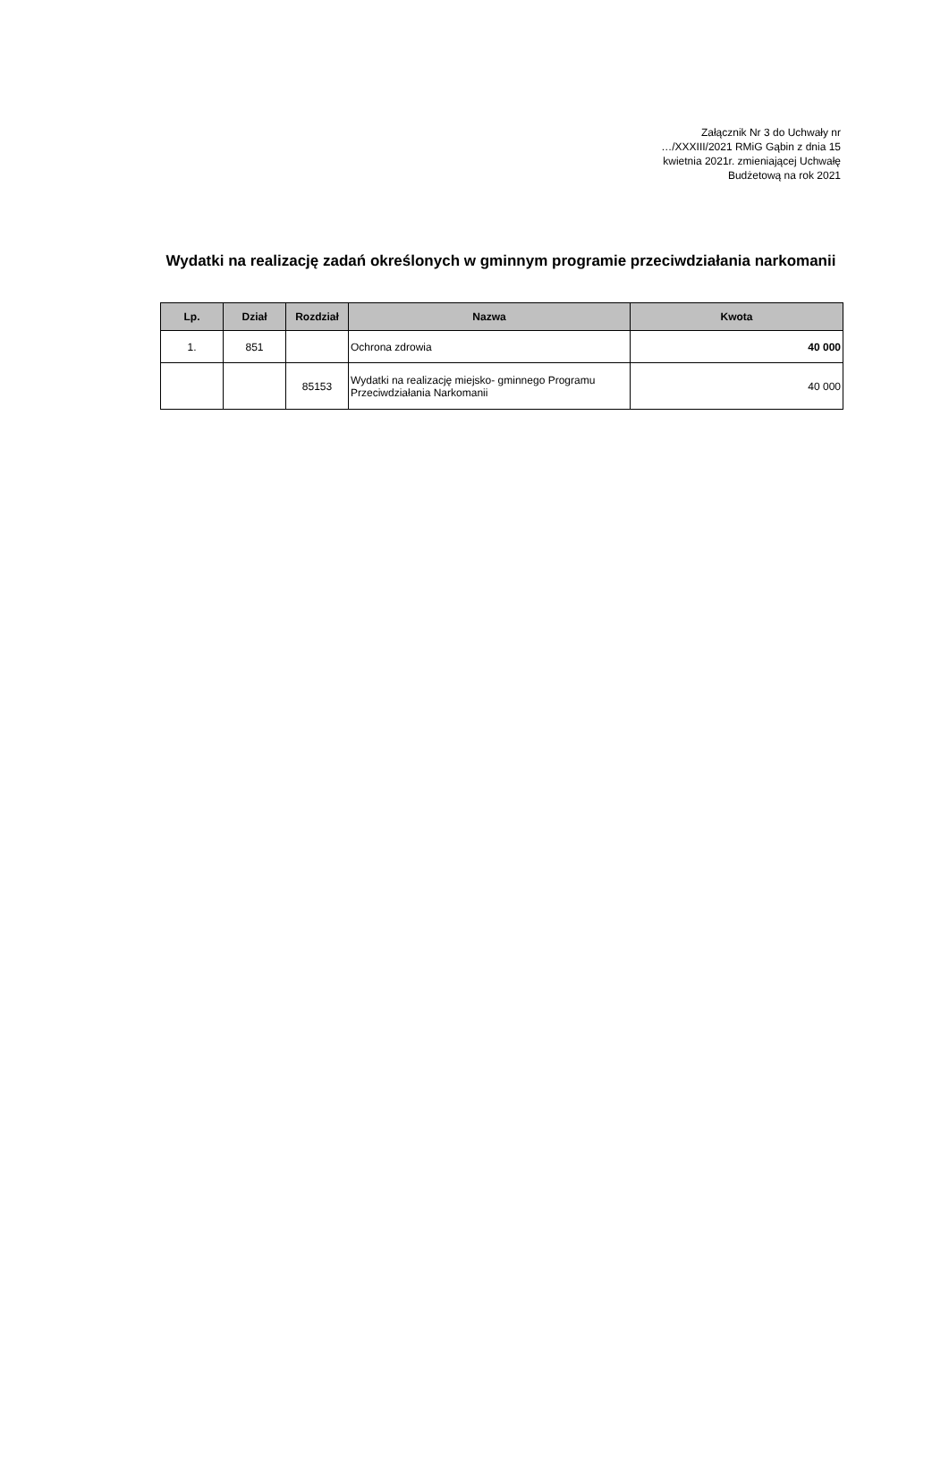Załącznik Nr 3 do Uchwały nr
…/XXXIII/2021 RMiG Gąbin z dnia 15
kwietnia 2021r. zmieniającej Uchwałę
Budżetową na rok 2021
Wydatki na realizację zadań określonych w gminnym programie przeciwdziałania narkomanii
| Lp. | Dział | Rozdział | Nazwa | Kwota |
| --- | --- | --- | --- | --- |
| 1. | 851 | | Ochrona zdrowia | 40 000 |
| | | 85153 | Wydatki na realizację miejsko- gminnego Programu Przeciwdziałania Narkomanii | 40 000 |